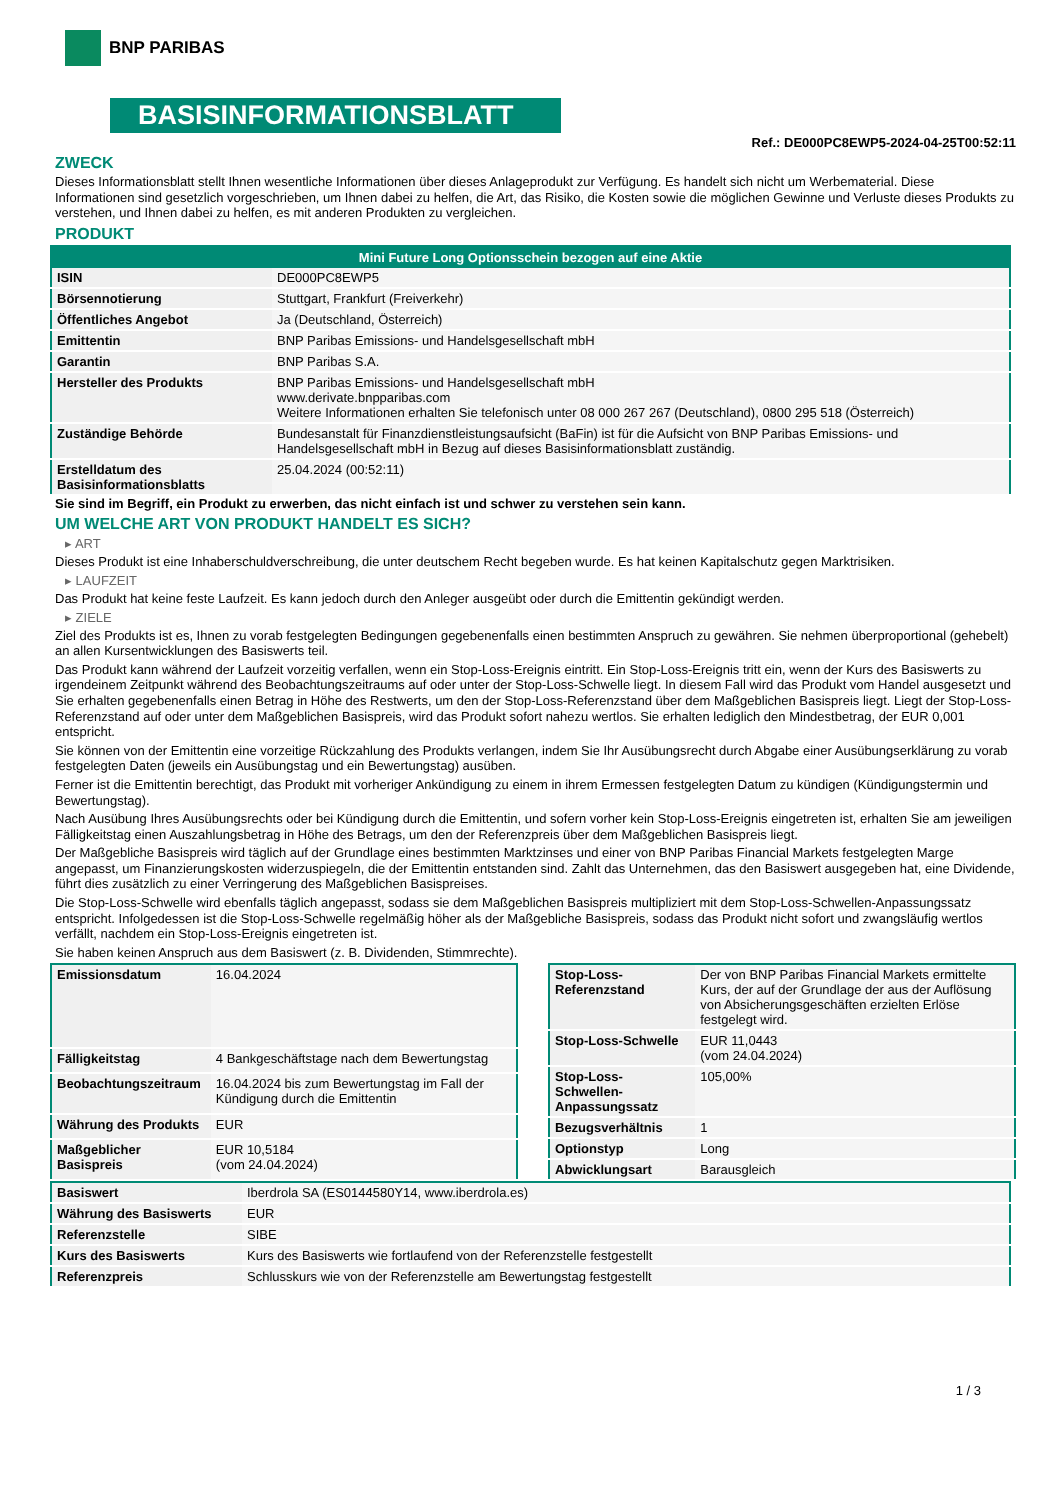BNP PARIBAS
BASISINFORMATIONSBLATT
Ref.: DE000PC8EWP5-2024-04-25T00:52:11
ZWECK
Dieses Informationsblatt stellt Ihnen wesentliche Informationen über dieses Anlageprodukt zur Verfügung. Es handelt sich nicht um Werbematerial. Diese Informationen sind gesetzlich vorgeschrieben, um Ihnen dabei zu helfen, die Art, das Risiko, die Kosten sowie die möglichen Gewinne und Verluste dieses Produkts zu verstehen, und Ihnen dabei zu helfen, es mit anderen Produkten zu vergleichen.
PRODUKT
| Mini Future Long Optionsschein bezogen auf eine Aktie | |
| --- | --- |
| ISIN | DE000PC8EWP5 |
| Börsennotierung | Stuttgart, Frankfurt (Freiverkehr) |
| Öffentliches Angebot | Ja (Deutschland, Österreich) |
| Emittentin | BNP Paribas Emissions- und Handelsgesellschaft mbH |
| Garantin | BNP Paribas S.A. |
| Hersteller des Produkts | BNP Paribas Emissions- und Handelsgesellschaft mbH www.derivate.bnpparibas.com Weitere Informationen erhalten Sie telefonisch unter 08 000 267 267 (Deutschland), 0800 295 518 (Österreich) |
| Zuständige Behörde | Bundesanstalt für Finanzdienstleistungsaufsicht (BaFin) ist für die Aufsicht von BNP Paribas Emissions- und Handelsgesellschaft mbH in Bezug auf dieses Basisinformationsblatt zuständig. |
| Erstelldatum des Basisinformationsblatts | 25.04.2024 (00:52:11) |
Sie sind im Begriff, ein Produkt zu erwerben, das nicht einfach ist und schwer zu verstehen sein kann.
UM WELCHE ART VON PRODUKT HANDELT ES SICH?
▸ ART
Dieses Produkt ist eine Inhaberschuldverschreibung, die unter deutschem Recht begeben wurde. Es hat keinen Kapitalschutz gegen Marktrisiken.
▸ LAUFZEIT
Das Produkt hat keine feste Laufzeit. Es kann jedoch durch den Anleger ausgeübt oder durch die Emittentin gekündigt werden.
▸ ZIELE
Ziel des Produkts ist es, Ihnen zu vorab festgelegten Bedingungen gegebenenfalls einen bestimmten Anspruch zu gewähren. Sie nehmen überproportional (gehebelt) an allen Kursentwicklungen des Basiswerts teil.
Das Produkt kann während der Laufzeit vorzeitig verfallen, wenn ein Stop-Loss-Ereignis eintritt. Ein Stop-Loss-Ereignis tritt ein, wenn der Kurs des Basiswerts zu irgendeinem Zeitpunkt während des Beobachtungszeitraums auf oder unter der Stop-Loss-Schwelle liegt. In diesem Fall wird das Produkt vom Handel ausgesetzt und Sie erhalten gegebenenfalls einen Betrag in Höhe des Restwerts, um den der Stop-Loss-Referenzstand über dem Maßgeblichen Basispreis liegt. Liegt der Stop-Loss-Referenzstand auf oder unter dem Maßgeblichen Basispreis, wird das Produkt sofort nahezu wertlos. Sie erhalten lediglich den Mindestbetrag, der EUR 0,001 entspricht.
Sie können von der Emittentin eine vorzeitige Rückzahlung des Produkts verlangen, indem Sie Ihr Ausübungsrecht durch Abgabe einer Ausübungserklärung zu vorab festgelegten Daten (jeweils ein Ausübungstag und ein Bewertungstag) ausüben.
Ferner ist die Emittentin berechtigt, das Produkt mit vorheriger Ankündigung zu einem in ihrem Ermessen festgelegten Datum zu kündigen (Kündigungstermin und Bewertungstag).
Nach Ausübung Ihres Ausübungsrechts oder bei Kündigung durch die Emittentin, und sofern vorher kein Stop-Loss-Ereignis eingetreten ist, erhalten Sie am jeweiligen Fälligkeitstag einen Auszahlungsbetrag in Höhe des Betrags, um den der Referenzpreis über dem Maßgeblichen Basispreis liegt.
Der Maßgebliche Basispreis wird täglich auf der Grundlage eines bestimmten Marktzinses und einer von BNP Paribas Financial Markets festgelegten Marge angepasst, um Finanzierungskosten widerzuspiegeln, die der Emittentin entstanden sind. Zahlt das Unternehmen, das den Basiswert ausgegeben hat, eine Dividende, führt dies zusätzlich zu einer Verringerung des Maßgeblichen Basispreises.
Die Stop-Loss-Schwelle wird ebenfalls täglich angepasst, sodass sie dem Maßgeblichen Basispreis multipliziert mit dem Stop-Loss-Schwellen-Anpassungssatz entspricht. Infolgedessen ist die Stop-Loss-Schwelle regelmäßig höher als der Maßgebliche Basispreis, sodass das Produkt nicht sofort und zwangsläufig wertlos verfällt, nachdem ein Stop-Loss-Ereignis eingetreten ist.
Sie haben keinen Anspruch aus dem Basiswert (z. B. Dividenden, Stimmrechte).
| Emissionsdatum | 16.04.2024 |
| Fälligkeitstag | 4 Bankgeschäftstage nach dem Bewertungstag |
| Beobachtungszeitraum | 16.04.2024 bis zum Bewertungstag im Fall der Kündigung durch die Emittentin |
| Währung des Produkts | EUR |
| Maßgeblicher Basispreis | EUR 10,5184 (vom 24.04.2024) |
| Stop-Loss-Referenzstand | Der von BNP Paribas Financial Markets ermittelte Kurs, der auf der Grundlage der aus der Auflösung von Absicherungsgeschäften erzielten Erlöse festgelegt wird. |
| Stop-Loss-Schwelle | EUR 11,0443 (vom 24.04.2024) |
| Stop-Loss-Schwellen-Anpassungssatz | 105,00% |
| Bezugsverhältnis | 1 |
| Optionstyp | Long |
| Abwicklungsart | Barausgleich |
| Basiswert | Iberdrola SA (ES0144580Y14, www.iberdrola.es) |
| Währung des Basiswerts | EUR |
| Referenzstelle | SIBE |
| Kurs des Basiswerts | Kurs des Basiswerts wie fortlaufend von der Referenzstelle festgestellt |
| Referenzpreis | Schlusskurs wie von der Referenzstelle am Bewertungstag festgestellt |
1 / 3